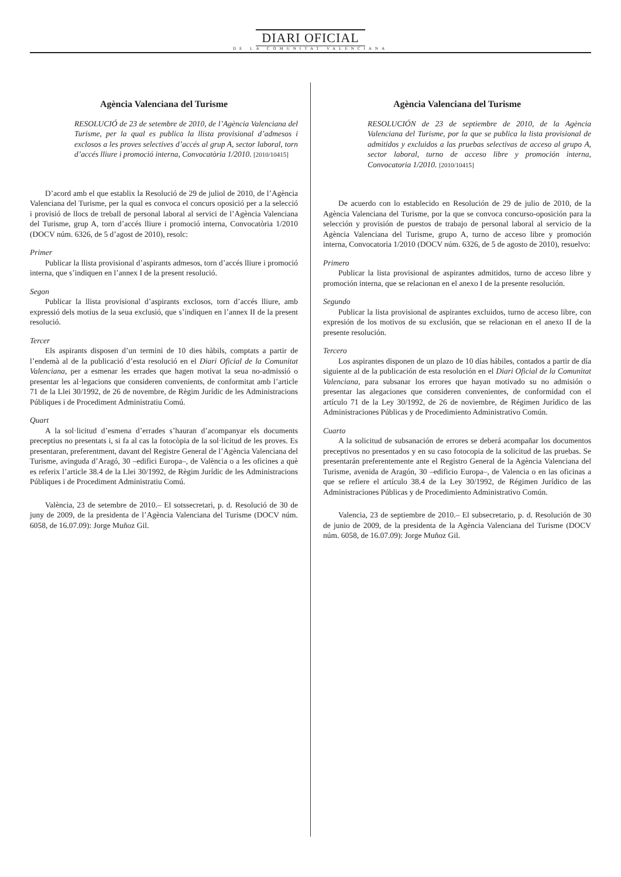DIARI OFICIAL
DE LA COMUNITAT VALENCIANA
Agència Valenciana del Turisme
RESOLUCIÓ de 23 de setembre de 2010, de l’Agència Valenciana del Turisme, per la qual es publica la llista provisional d’admesos i exclosos a les proves selectives d’accés al grup A, sector laboral, torn d’accés lliure i promoció interna, Convocatòria 1/2010. [2010/10415]
D’acord amb el que establix la Resolució de 29 de juliol de 2010, de l’Agència Valenciana del Turisme, per la qual es convoca el concurs oposició per a la selecció i provisió de llocs de treball de personal laboral al servici de l’Agència Valenciana del Turisme, grup A, torn d’accés lliure i promoció interna, Convocatòria 1/2010 (DOCV núm. 6326, de 5 d’agost de 2010), resolc:
Primer
Publicar la llista provisional d’aspirants admesos, torn d’accés lliure i promoció interna, que s’indiquen en l’annex I de la present resolució.
Segon
Publicar la llista provisional d’aspirants exclosos, torn d’accés lliure, amb expressió dels motius de la seua exclusió, que s’indiquen en l’annex II de la present resolució.
Tercer
Els aspirants disposen d’un termini de 10 dies hàbils, comptats a partir de l’endemà al de la publicació d’esta resolució en el Diari Oficial de la Comunitat Valenciana, per a esmenar les errades que hagen motivat la seua no-admissió o presentar les al·legacions que consideren convenients, de conformitat amb l’article 71 de la Llei 30/1992, de 26 de novembre, de Règim Jurídic de les Administracions Públiques i de Procediment Administratiu Comú.
Quart
A la sol·licitud d’esmena d’errades s’hauran d’acompanyar els documents preceptius no presentats i, si fa al cas la fotocòpia de la sol·licitud de les proves. Es presentaran, preferentment, davant del Registre General de l’Agència Valenciana del Turisme, avinguda d’Aragó, 30 –edifici Europa–, de València o a les oficines a què es referix l’article 38.4 de la Llei 30/1992, de Règim Jurídic de les Administracions Públiques i de Procediment Administratiu Comú.
València, 23 de setembre de 2010.– El sotssecretari, p. d. Resolució de 30 de juny de 2009, de la presidenta de l’Agència Valenciana del Turisme (DOCV núm. 6058, de 16.07.09): Jorge Muñoz Gil.
Agència Valenciana del Turisme
RESOLUCIÓN de 23 de septiembre de 2010, de la Agència Valenciana del Turisme, por la que se publica la lista provisional de admitidos y excluidos a las pruebas selectivas de acceso al grupo A, sector laboral, turno de acceso libre y promoción interna, Convocatoria 1/2010. [2010/10415]
De acuerdo con lo establecido en Resolución de 29 de julio de 2010, de la Agència Valenciana del Turisme, por la que se convoca concurso-oposición para la selección y provisión de puestos de trabajo de personal laboral al servicio de la Agència Valenciana del Turisme, grupo A, turno de acceso libre y promoción interna, Convocatoria 1/2010 (DOCV núm. 6326, de 5 de agosto de 2010), resuelvo:
Primero
Publicar la lista provisional de aspirantes admitidos, turno de acceso libre y promoción interna, que se relacionan en el anexo I de la presente resolución.
Segundo
Publicar la lista provisional de aspirantes excluidos, turno de acceso libre, con expresión de los motivos de su exclusión, que se relacionan en el anexo II de la presente resolución.
Tercero
Los aspirantes disponen de un plazo de 10 días hábiles, contados a partir de día siguiente al de la publicación de esta resolución en el Diari Oficial de la Comunitat Valenciana, para subsanar los errores que hayan motivado su no admisión o presentar las alegaciones que consideren convenientes, de conformidad con el artículo 71 de la Ley 30/1992, de 26 de noviembre, de Régimen Jurídico de las Administraciones Públicas y de Procedimiento Administrativo Común.
Cuarto
A la solicitud de subsanación de errores se deberá acompañar los documentos preceptivos no presentados y en su caso fotocopia de la solicitud de las pruebas. Se presentarán preferentemente ante el Registro General de la Agència Valenciana del Turisme, avenida de Aragón, 30 –edificio Europa–, de Valencia o en las oficinas a que se refiere el artículo 38.4 de la Ley 30/1992, de Régimen Jurídico de las Administraciones Públicas y de Procedimiento Administrativo Común.
Valencia, 23 de septiembre de 2010.– El subsecretario, p. d. Resolución de 30 de junio de 2009, de la presidenta de la Agència Valenciana del Turisme (DOCV núm. 6058, de 16.07.09): Jorge Muñoz Gil.